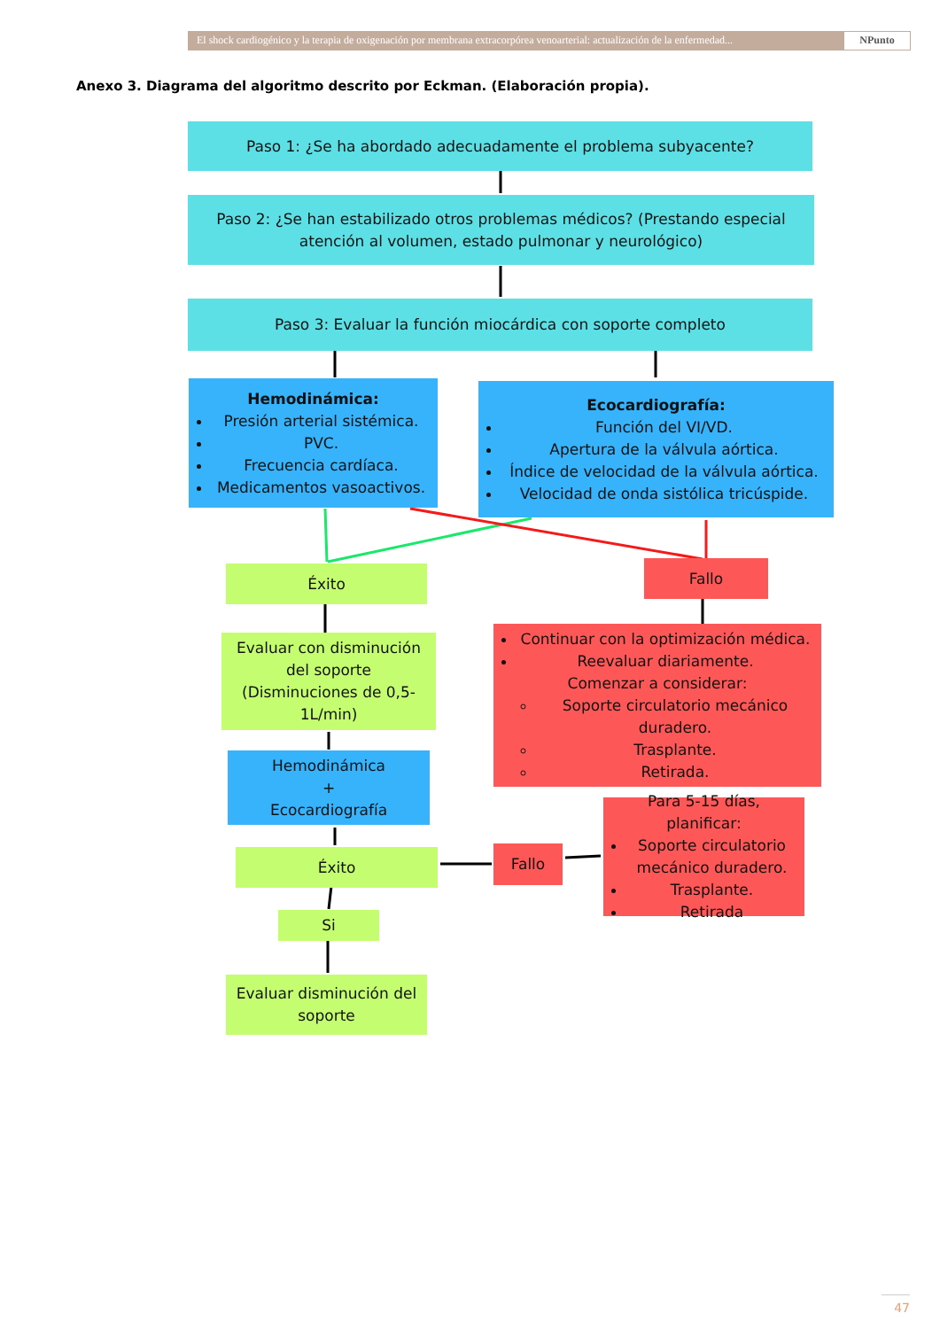El shock cardiogénico y la terapia de oxigenación por membrana extracorpórea venoarterial: actualización de la enfermedad... NPunto
Anexo 3. Diagrama del algoritmo descrito por Eckman. (Elaboración propia).
Paso 1: ¿Se ha abordado adecuadamente el problema subyacente?
Paso 2: ¿Se han estabilizado otros problemas médicos? (Prestando especial atención al volumen, estado pulmonar y neurológico)
Paso 3: Evaluar la función miocárdica con soporte completo
Hemodinámica:
Presión arterial sistémica.
PVC.
Frecuencia cardíaca.
Medicamentos vasoactivos.
Ecocardiografía:
Función del VI/VD.
Apertura de la válvula aórtica.
Índice de velocidad de la válvula aórtica.
Velocidad de onda sistólica tricúspide.
Éxito Fallo
Evaluar con disminución del soporte (Disminuciones de 0,5-1L/min)
Continuar con la optimización médica.
Reevaluar diariamente.
Comenzar a considerar:
Soporte circulatorio mecánico duradero.
Trasplante.
Retirada.
Hemodinámica
+
Ecocardiografía
Para 5-15 días, planificar:
Soporte circulatorio mecánico duradero.
Trasplante.
Retirada
Éxito Fallo
Si
Evaluar disminución del soporte
47